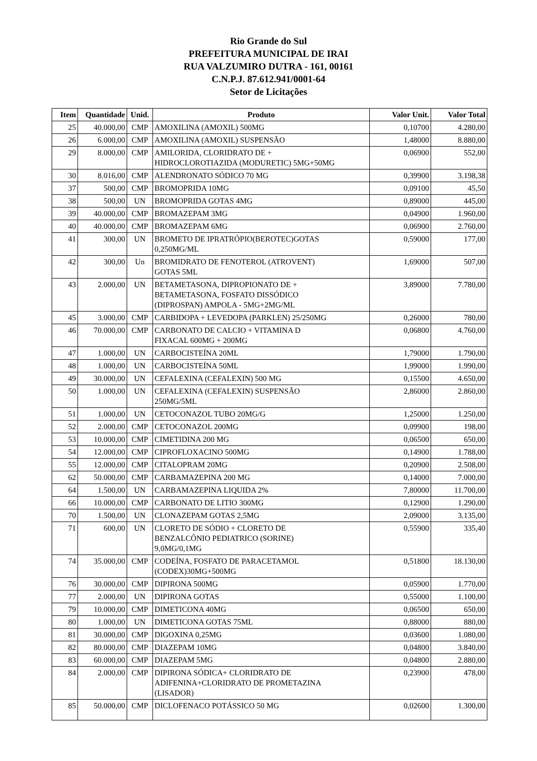Rio Grande do Sul
PREFEITURA MUNICIPAL DE IRAI
RUA VALZUMIRO DUTRA - 161, 00161
C.N.P.J. 87.612.941/0001-64
Setor de Licitações
| Item | Quantidade | Unid. | Produto | Valor Unit. | Valor Total |
| --- | --- | --- | --- | --- | --- |
| 25 | 40.000,00 | CMP | AMOXILINA (AMOXIL) 500MG | 0,10700 | 4.280,00 |
| 26 | 6.000,00 | CMP | AMOXILINA (AMOXIL) SUSPENSÃO | 1,48000 | 8.880,00 |
| 29 | 8.000,00 | CMP | AMILORIDA, CLORIDRATO DE + HIDROCLOROTIAZIDA (MODURETIC) 5MG+50MG | 0,06900 | 552,00 |
| 30 | 8.016,00 | CMP | ALENDRONATO SÓDICO 70 MG | 0,39900 | 3.198,38 |
| 37 | 500,00 | CMP | BROMOPRIDA 10MG | 0,09100 | 45,50 |
| 38 | 500,00 | UN | BROMOPRIDA GOTAS 4MG | 0,89000 | 445,00 |
| 39 | 40.000,00 | CMP | BROMAZEPAM 3MG | 0,04900 | 1.960,00 |
| 40 | 40.000,00 | CMP | BROMAZEPAM 6MG | 0,06900 | 2.760,00 |
| 41 | 300,00 | UN | BROMETO DE IPRATRÓPIO(BEROTEC)GOTAS 0,250MG/ML | 0,59000 | 177,00 |
| 42 | 300,00 | Un | BROMIDRATO DE FENOTEROL (ATROVENT) GOTAS 5ML | 1,69000 | 507,00 |
| 43 | 2.000,00 | UN | BETAMETASONA, DIPROPIONATO DE + BETAMETASONA, FOSFATO DISSÓDICO (DIPROSPAN) AMPOLA - 5MG+2MG/ML | 3,89000 | 7.780,00 |
| 45 | 3.000,00 | CMP | CARBIDOPA + LEVEDOPA (PARKLEN) 25/250MG | 0,26000 | 780,00 |
| 46 | 70.000,00 | CMP | CARBONATO DE CALCIO + VITAMINA D FIXACAL 600MG + 200MG | 0,06800 | 4.760,00 |
| 47 | 1.000,00 | UN | CARBOCISTEÍNA 20ML | 1,79000 | 1.790,00 |
| 48 | 1.000,00 | UN | CARBOCISTEÍNA 50ML | 1,99000 | 1.990,00 |
| 49 | 30.000,00 | UN | CEFALEXINA (CEFALEXIN) 500 MG | 0,15500 | 4.650,00 |
| 50 | 1.000,00 | UN | CEFALEXINA (CEFALEXIN) SUSPENSÃO 250MG/5ML | 2,86000 | 2.860,00 |
| 51 | 1.000,00 | UN | CETOCONAZOL TUBO 20MG/G | 1,25000 | 1.250,00 |
| 52 | 2.000,00 | CMP | CETOCONAZOL 200MG | 0,09900 | 198,00 |
| 53 | 10.000,00 | CMP | CIMETIDINA 200 MG | 0,06500 | 650,00 |
| 54 | 12.000,00 | CMP | CIPROFLOXACINO 500MG | 0,14900 | 1.788,00 |
| 55 | 12.000,00 | CMP | CITALOPRAM 20MG | 0,20900 | 2.508,00 |
| 62 | 50.000,00 | CMP | CARBAMAZEPINA 200 MG | 0,14000 | 7.000,00 |
| 64 | 1.500,00 | UN | CARBAMAZEPINA LIQUIDA 2% | 7,80000 | 11.700,00 |
| 66 | 10.000,00 | CMP | CARBONATO DE LITIO 300MG | 0,12900 | 1.290,00 |
| 70 | 1.500,00 | UN | CLONAZEPAM GOTAS 2,5MG | 2,09000 | 3.135,00 |
| 71 | 600,00 | UN | CLORETO DE SÓDIO + CLORETO DE BENZALCÔNIO PEDIATRICO (SORINE) 9,0MG/0,1MG | 0,55900 | 335,40 |
| 74 | 35.000,00 | CMP | CODEÍNA, FOSFATO DE PARACETAMOL (CODEX)30MG+500MG | 0,51800 | 18.130,00 |
| 76 | 30.000,00 | CMP | DIPIRONA 500MG | 0,05900 | 1.770,00 |
| 77 | 2.000,00 | UN | DIPIRONA GOTAS | 0,55000 | 1.100,00 |
| 79 | 10.000,00 | CMP | DIMETICONA 40MG | 0,06500 | 650,00 |
| 80 | 1.000,00 | UN | DIMETICONA GOTAS 75ML | 0,88000 | 880,00 |
| 81 | 30.000,00 | CMP | DIGOXINA 0,25MG | 0,03600 | 1.080,00 |
| 82 | 80.000,00 | CMP | DIAZEPAM 10MG | 0,04800 | 3.840,00 |
| 83 | 60.000,00 | CMP | DIAZEPAM 5MG | 0,04800 | 2.880,00 |
| 84 | 2.000,00 | CMP | DIPIRONA SÓDICA+ CLORIDRATO DE ADIFENINA+CLORIDRATO DE PROMETAZINA (LISADOR) | 0,23900 | 478,00 |
| 85 | 50.000,00 | CMP | DICLOFENACO POTÁSSICO 50 MG | 0,02600 | 1.300,00 |